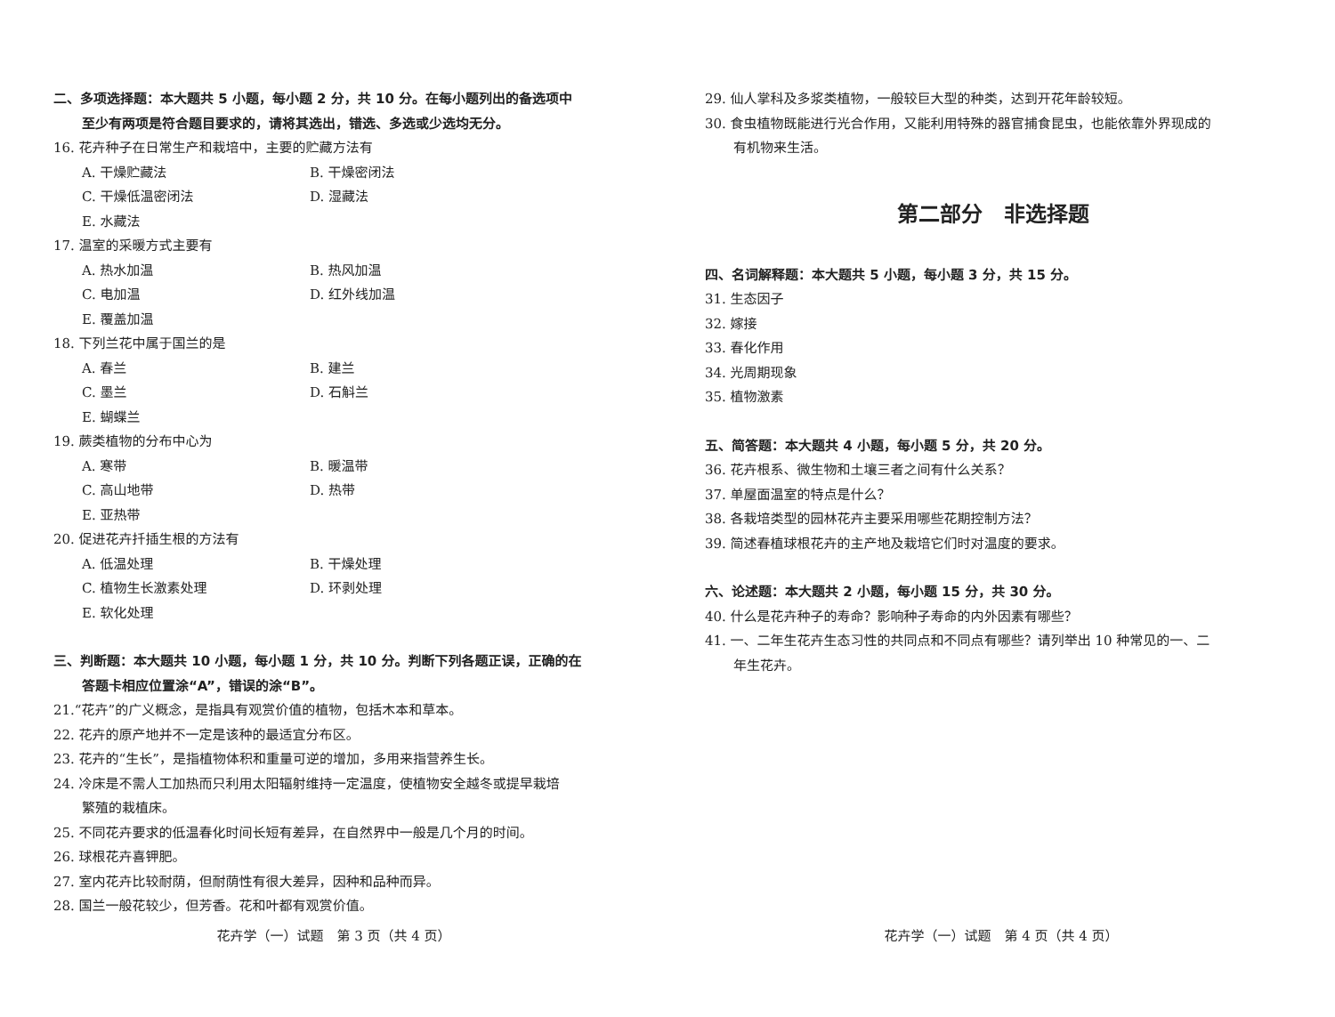二、多项选择题：本大题共 5 小题，每小题 2 分，共 10 分。在每小题列出的备选项中
至少有两项是符合题目要求的，请将其选出，错选、多选或少选均无分。
16. 花卉种子在日常生产和栽培中，主要的贮藏方法有
A. 干燥贮藏法 B. 干燥密闭法
C. 干燥低温密闭法 D. 湿藏法
E. 水藏法
17. 温室的采暖方式主要有
A. 热水加温 B. 热风加温
C. 电加温 D. 红外线加温
E. 覆盖加温
18. 下列兰花中属于国兰的是
A. 春兰 B. 建兰
C. 墨兰 D. 石斛兰
E. 蝴蝶兰
19. 蕨类植物的分布中心为
A. 寒带 B. 暖温带
C. 高山地带 D. 热带
E. 亚热带
20. 促进花卉扦插生根的方法有
A. 低温处理 B. 干燥处理
C. 植物生长激素处理 D. 环剥处理
E. 软化处理
三、判断题：本大题共 10 小题，每小题 1 分，共 10 分。判断下列各题正误，正确的在
答题卡相应位置涂“A”，错误的涂“B”。
21.“花卉”的广义概念，是指具有观赏价值的植物，包括木本和草本。
22. 花卉的原产地并不一定是该种的最适宜分布区。
23. 花卉的“生长”，是指植物体积和重量可逆的增加，多用来指营养生长。
24. 冷床是不需人工加热而只利用太阳辐射维持一定温度，使植物安全越冬或提早栽培
繁殖的栽植床。
25. 不同花卉要求的低温春化时间长短有差异，在自然界中一般是几个月的时间。
26. 球根花卉喜钾肥。
27. 室内花卉比较耐荫，但耐荫性有很大差异，因种和品种而异。
28. 国兰一般花较少，但芳香。花和叶都有观赏价值。
花卉学（一）试题　第 3 页（共 4 页）
29. 仙人掌科及多浆类植物，一般较巨大型的种类，达到开花年龄较短。
30. 食虫植物既能进行光合作用，又能利用特殊的器官捕食昆虫，也能依靠外界现成的
有机物来生活。
第二部分　非选择题
四、名词解释题：本大题共 5 小题，每小题 3 分，共 15 分。
31. 生态因子
32. 嫁接
33. 春化作用
34. 光周期现象
35. 植物激素
五、简答题：本大题共 4 小题，每小题 5 分，共 20 分。
36. 花卉根系、微生物和土壤三者之间有什么关系？
37. 单屋面温室的特点是什么？
38. 各栽培类型的园林花卉主要采用哪些花期控制方法？
39. 简述春植球根花卉的主产地及栽培它们时对温度的要求。
六、论述题：本大题共 2 小题，每小题 15 分，共 30 分。
40. 什么是花卉种子的寿命？影响种子寿命的内外因素有哪些？
41. 一、二年生花卉生态习性的共同点和不同点有哪些？请列举出 10 种常见的一、二
年生花卉。
花卉学（一）试题　第 4 页（共 4 页）